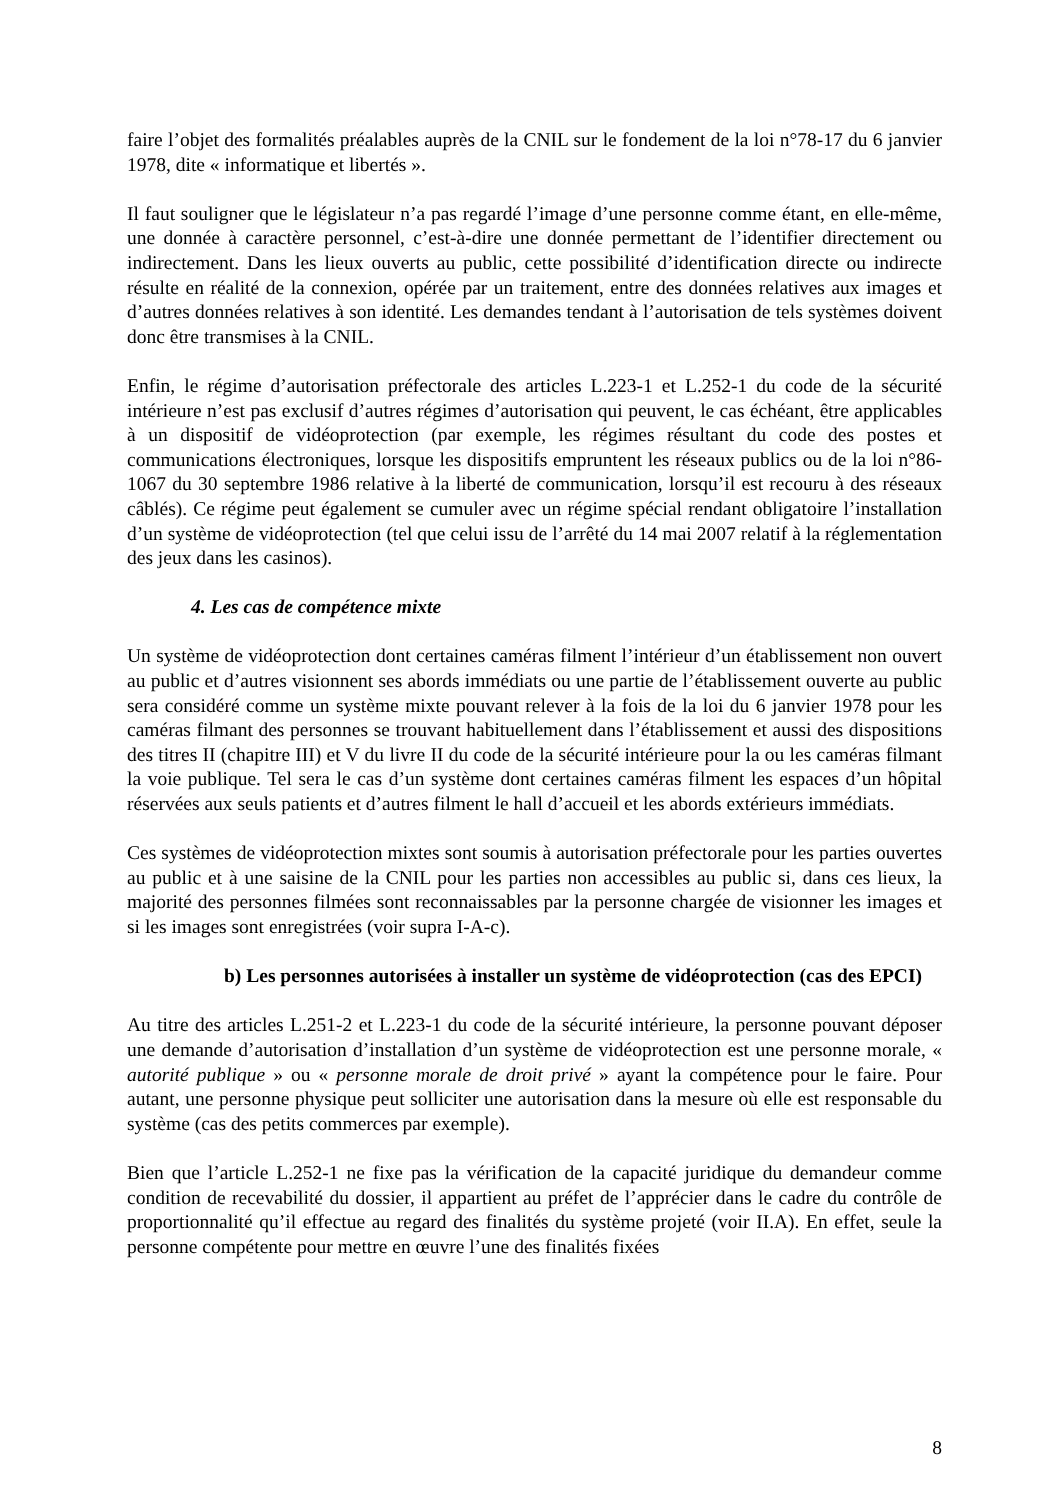faire l’objet des formalités préalables auprès de la CNIL sur le fondement de la loi n°78-17 du 6 janvier 1978, dite « informatique et libertés ».
Il faut souligner que le législateur n’a pas regardé l’image d’une personne comme étant, en elle-même, une donnée à caractère personnel, c’est-à-dire une donnée permettant de l’identifier directement ou indirectement. Dans les lieux ouverts au public, cette possibilité d’identification directe ou indirecte résulte en réalité de la connexion, opérée par un traitement, entre des données relatives aux images et d’autres données relatives à son identité. Les demandes tendant à l’autorisation de tels systèmes doivent donc être transmises à la CNIL.
Enfin, le régime d’autorisation préfectorale des articles L.223-1 et L.252-1 du code de la sécurité intérieure n’est pas exclusif d’autres régimes d’autorisation qui peuvent, le cas échéant, être applicables à un dispositif de vidéoprotection (par exemple, les régimes résultant du code des postes et communications électroniques, lorsque les dispositifs empruntent les réseaux publics ou de la loi n°86-1067 du 30 septembre 1986 relative à la liberté de communication, lorsqu’il est recouru à des réseaux câblés). Ce régime peut également se cumuler avec un régime spécial rendant obligatoire l’installation d’un système de vidéoprotection (tel que celui issu de l’arrêté du 14 mai 2007 relatif à la réglementation des jeux dans les casinos).
4. Les cas de compétence mixte
Un système de vidéoprotection dont certaines caméras filment l’intérieur d’un établissement non ouvert au public et d’autres visionnent ses abords immédiats ou une partie de l’établissement ouverte au public sera considéré comme un système mixte pouvant relever à la fois de la loi du 6 janvier 1978 pour les caméras filmant des personnes se trouvant habituellement dans l’établissement et aussi des dispositions des titres II (chapitre III) et V du livre II du code de la sécurité intérieure pour la ou les caméras filmant la voie publique. Tel sera le cas d’un système dont certaines caméras filment les espaces d’un hôpital réservées aux seuls patients et d’autres filment le hall d’accueil et les abords extérieurs immédiats.
Ces systèmes de vidéoprotection mixtes sont soumis à autorisation préfectorale pour les parties ouvertes au public et à une saisine de la CNIL pour les parties non accessibles au public si, dans ces lieux, la majorité des personnes filmées sont reconnaissables par la personne chargée de visionner les images et si les images sont enregistrées (voir supra I-A-c).
b) Les personnes autorisées à installer un système de vidéoprotection (cas des EPCI)
Au titre des articles L.251-2 et L.223-1 du code de la sécurité intérieure, la personne pouvant déposer une demande d’autorisation d’installation d’un système de vidéoprotection est une personne morale, « autorité publique » ou « personne morale de droit privé » ayant la compétence pour le faire. Pour autant, une personne physique peut solliciter une autorisation dans la mesure où elle est responsable du système (cas des petits commerces par exemple).
Bien que l’article L.252-1 ne fixe pas la vérification de la capacité juridique du demandeur comme condition de recevabilité du dossier, il appartient au préfet de l’apprécier dans le cadre du contrôle de proportionnalité qu’il effectue au regard des finalités du système projeté (voir II.A). En effet, seule la personne compétente pour mettre en œuvre l’une des finalités fixées
8